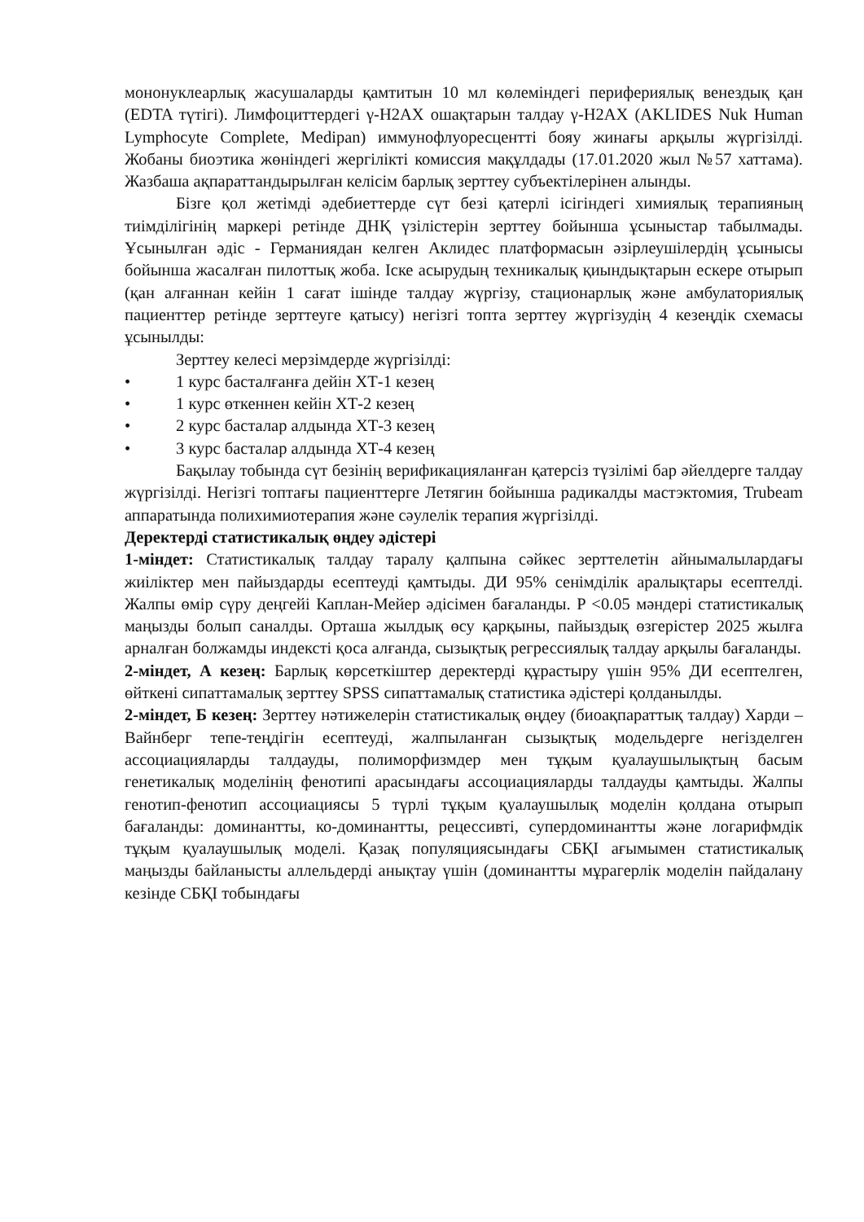мононуклеарлық жасушаларды қамтитын 10 мл көлеміндегі перифериялық венездық қан (EDTA түтігі). Лимфоциттердегі γ-H2AX ошақтарын талдау γ-H2AX (AKLIDES Nuk Human Lymphocyte Complete, Medipan) иммунофлуоресцентті бояу жинағы арқылы жүргізілді. Жобаны биоэтика жөніндегі жергілікті комиссия мақұлдады (17.01.2020 жыл №57 хаттама). Жазбаша ақпараттандырылған келісім барлық зерттеу субъектілерінен алынды.
Бізге қол жетімді әдебиеттерде сүт безі қатерлі ісігіндегі химиялық терапияның тиімділігінің маркері ретінде ДНҚ үзілістерін зерттеу бойынша ұсыныстар табылмады. Ұсынылған әдіс - Германиядан келген Аклидес платформасын әзірлеушілердің ұсынысы бойынша жасалған пилоттық жоба. Іске асырудың техникалық қиындықтарын ескере отырып (қан алғаннан кейін 1 сағат ішінде талдау жүргізу, стационарлық және амбулаториялық пациенттер ретінде зерттеуге қатысу) негізгі топта зерттеу жүргізудің 4 кезеңдік схемасы ұсынылды:
Зерттеу келесі мерзімдерде жүргізілді:
• 1 курс басталғанға дейін ХТ-1 кезең
• 1 курс өткеннен кейін ХТ-2 кезең
• 2 курс басталар алдында ХТ-3 кезең
• 3 курс басталар алдында ХТ-4 кезең
Бақылау тобында сүт безінің верификацияланған қатерсіз түзілімі бар әйелдерге талдау жүргізілді. Негізгі топтағы пациенттерге Летягин бойынша радикалды мастэктомия, Trubeam аппаратында полихимиотерапия және сәулелік терапия жүргізілді.
Деректерді статистикалық өңдеу әдістері
1-міндет: Статистикалық талдау таралу қалпына сәйкес зерттелетін айнымалылардағы жиіліктер мен пайыздарды есептеуді қамтыды. ДИ 95% сенімділік аралықтары есептелді. Жалпы өмір сүру деңгейі Каплан-Мейер әдісімен бағаланды. P <0.05 мәндері статистикалық маңызды болып саналды. Орташа жылдық өсу қарқыны, пайыздық өзгерістер 2025 жылға арналған болжамды индексті қоса алғанда, сызықтық регрессиялық талдау арқылы бағаланды.
2-міндет, А кезең: Барлық көрсеткіштер деректерді құрастыру үшін 95% ДИ есептелген, өйткені сипаттамалық зерттеу SPSS сипаттамалық статистика әдістері қолданылды.
2-міндет, Б кезең: Зерттеу нәтижелерін статистикалық өңдеу (биоақпараттық талдау) Харди – Вайнберг тепе-теңдігін есептеуді, жалпыланған сызықтық модельдерге негізделген ассоциацияларды талдауды, полиморфизмдер мен тұқым қуалаушылықтың басым генетикалық моделінің фенотипі арасындағы ассоциацияларды талдауды қамтыды. Жалпы генотип-фенотип ассоциациясы 5 түрлі тұқым қуалаушылық моделін қолдана отырып бағаланды: доминантты, ко-доминантты, рецессивті, супердоминантты және логарифмдік тұқым қуалаушылық моделі. Қазақ популяциясындағы СБҚІ ағымымен статистикалық маңызды байланысты аллельдерді анықтау үшін (доминантты мұрагерлік моделін пайдалану кезінде СБҚІ тобындағы